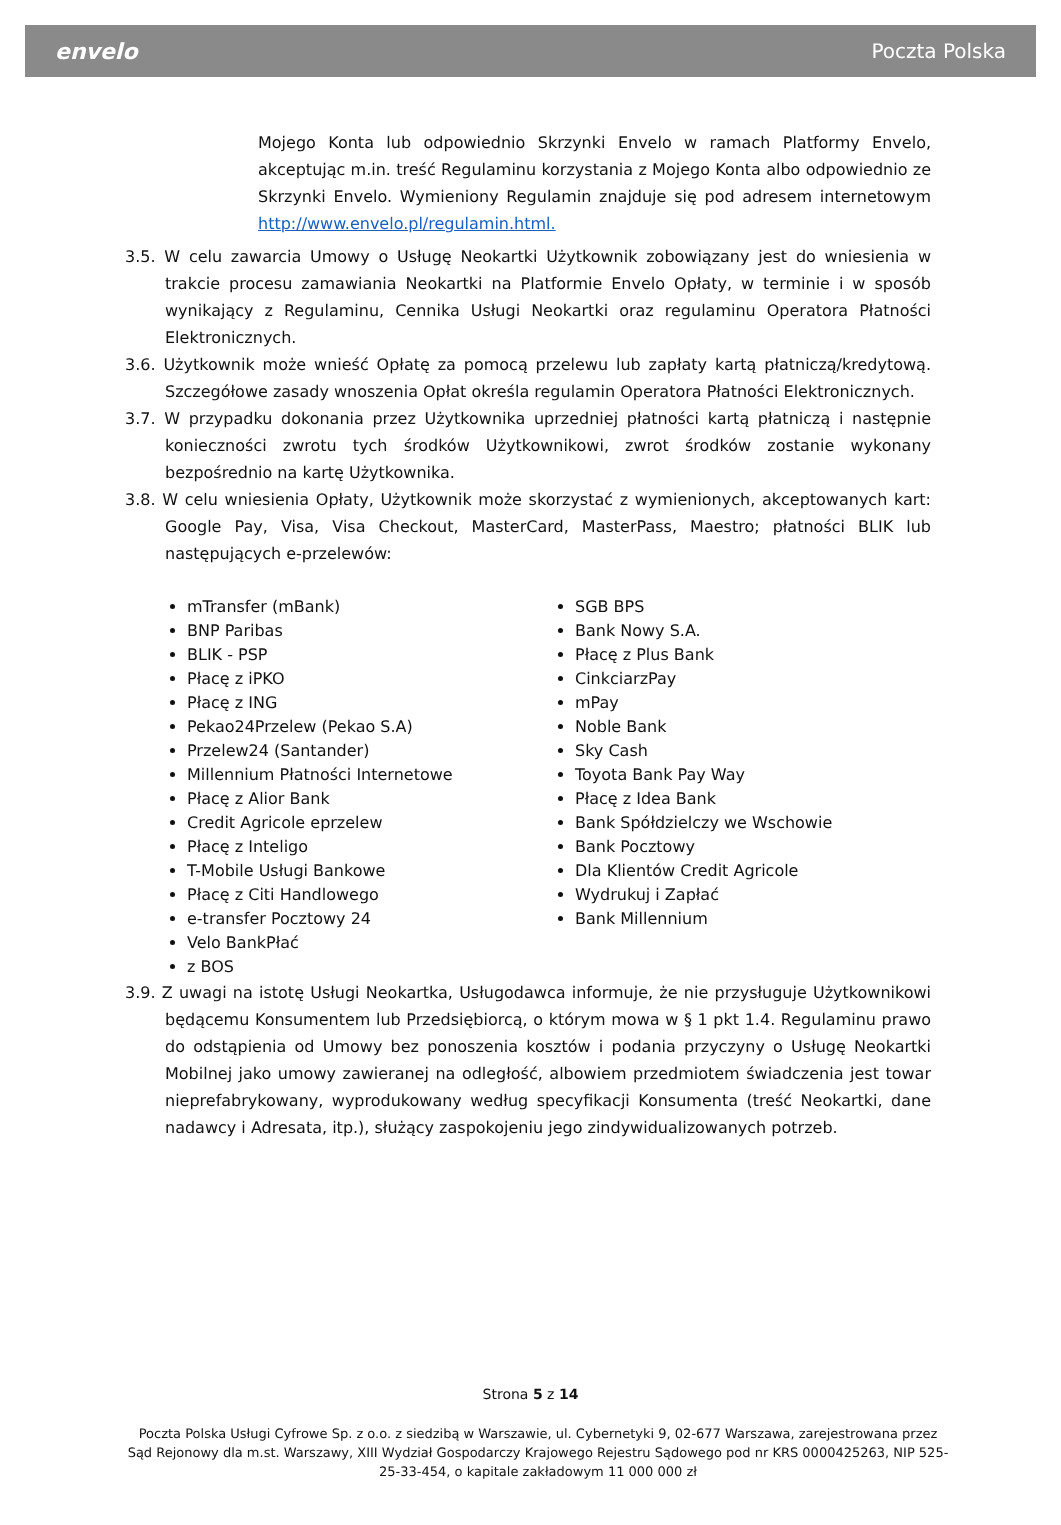envelo Poczta Polska
Mojego Konta lub odpowiednio Skrzynki Envelo w ramach Platformy Envelo, akceptując m.in. treść Regulaminu korzystania z Mojego Konta albo odpowiednio ze Skrzynki Envelo. Wymieniony Regulamin znajduje się pod adresem internetowym http://www.envelo.pl/regulamin.html.
3.5. W celu zawarcia Umowy o Usługę Neokartki Użytkownik zobowiązany jest do wniesienia w trakcie procesu zamawiania Neokartki na Platformie Envelo Opłaty, w terminie i w sposób wynikający z Regulaminu, Cennika Usługi Neokartki oraz regulaminu Operatora Płatności Elektronicznych.
3.6. Użytkownik może wnieść Opłatę za pomocą przelewu lub zapłaty kartą płatniczą/kredytową. Szczegółowe zasady wnoszenia Opłat określa regulamin Operatora Płatności Elektronicznych.
3.7. W przypadku dokonania przez Użytkownika uprzedniej płatności kartą płatniczą i następnie konieczności zwrotu tych środków Użytkownikowi, zwrot środków zostanie wykonany bezpośrednio na kartę Użytkownika.
3.8. W celu wniesienia Opłaty, Użytkownik może skorzystać z wymienionych, akceptowanych kart: Google Pay, Visa, Visa Checkout, MasterCard, MasterPass, Maestro; płatności BLIK lub następujących e-przelewów:
mTransfer (mBank)
BNP Paribas
BLIK - PSP
Płacę z iPKO
Płacę z ING
Pekao24Przelew (Pekao S.A)
Przelew24 (Santander)
Millennium Płatności Internetowe
Płacę z Alior Bank
Credit Agricole eprzelew
Płacę z Inteligo
T-Mobile Usługi Bankowe
Płacę z Citi Handlowego
e-transfer Pocztowy 24
Velo BankPłać
z BOS
SGB BPS
Bank Nowy S.A.
Płacę z Plus Bank
CinkciarzPay
mPay
Noble Bank
Sky Cash
Toyota Bank Pay Way
Płacę z Idea Bank
Bank Spółdzielczy we Wschowie
Bank Pocztowy
Dla Klientów Credit Agricole
Wydrukuj i Zapłać
Bank Millennium
3.9. Z uwagi na istotę Usługi Neokartka, Usługodawca informuje, że nie przysługuje Użytkownikowi będącemu Konsumentem lub Przedsiębiorcą, o którym mowa w § 1 pkt 1.4. Regulaminu prawo do odstąpienia od Umowy bez ponoszenia kosztów i podania przyczyny o Usługę Neokartki Mobilnej jako umowy zawieranej na odległość, albowiem przedmiotem świadczenia jest towar nieprefabrykowany, wyprodukowany według specyfikacji Konsumenta (treść Neokartki, dane nadawcy i Adresata, itp.), służący zaspokojeniu jego zindywidualizowanych potrzeb.
Strona 5 z 14
Poczta Polska Usługi Cyfrowe Sp. z o.o. z siedzibą w Warszawie, ul. Cybernetyki 9, 02-677 Warszawa, zarejestrowana przez Sąd Rejonowy dla m.st. Warszawy, XIII Wydział Gospodarczy Krajowego Rejestru Sądowego pod nr KRS 0000425263, NIP 525-25-33-454, o kapitale zakładowym 11 000 000 zł